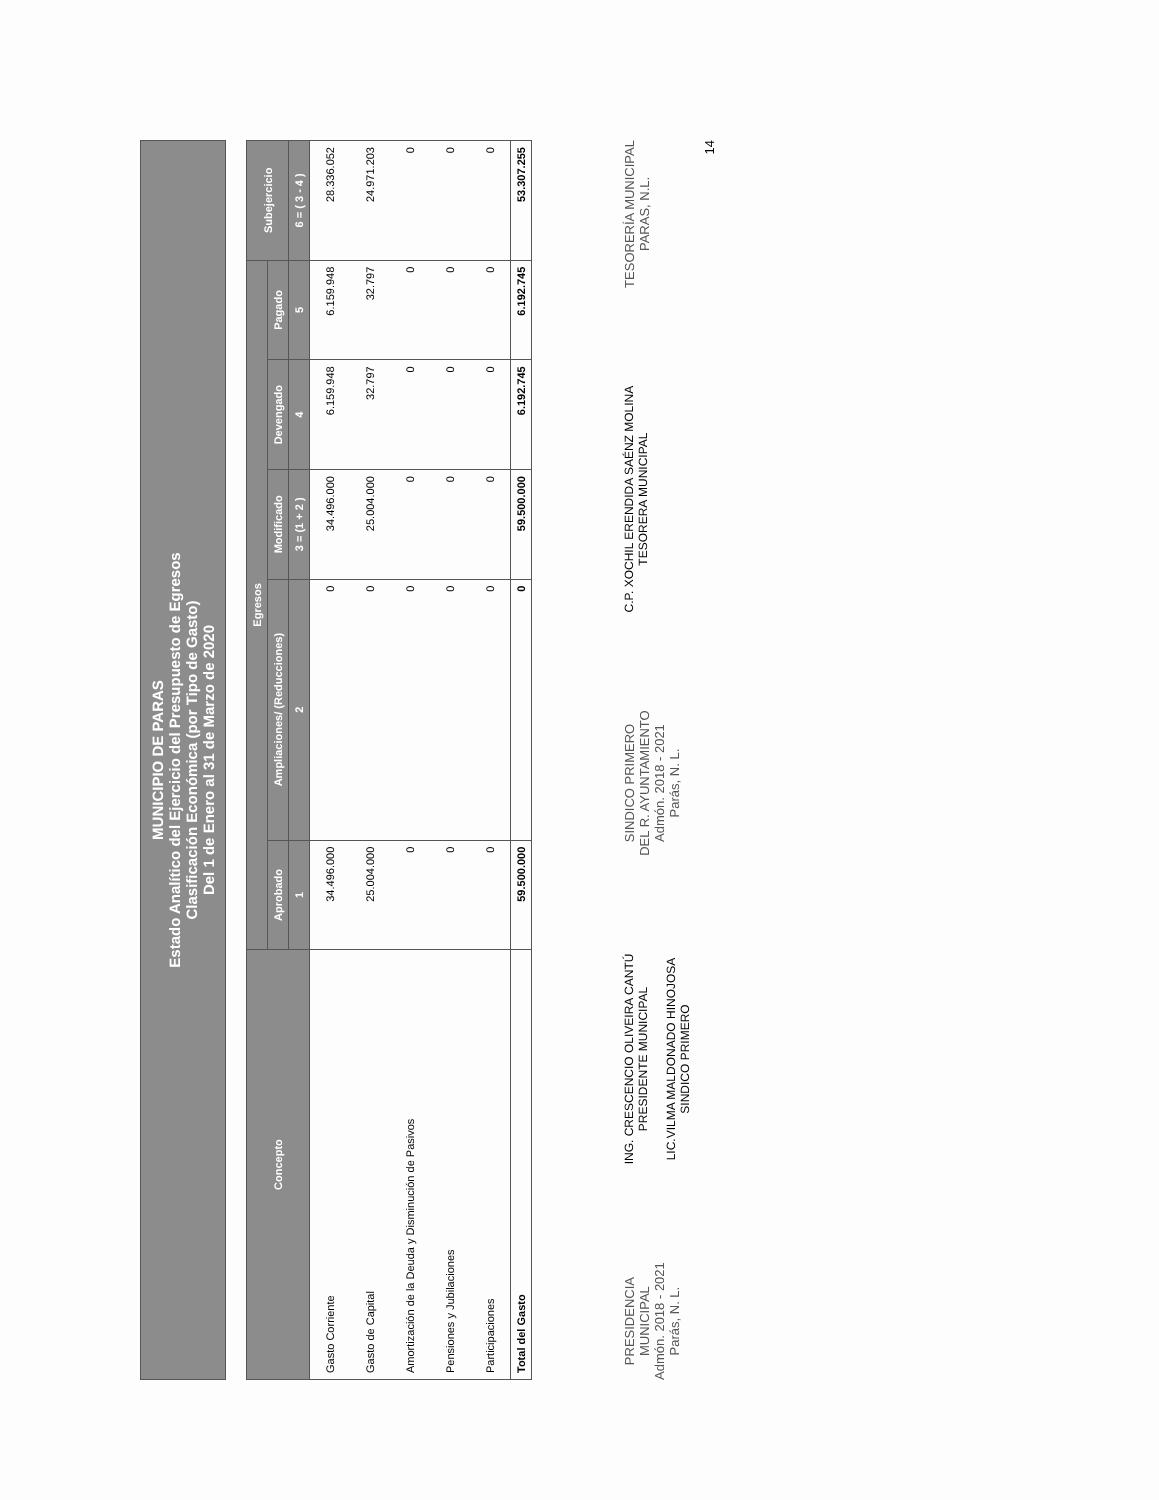MUNICIPIO DE PARAS
Estado Analítico del Ejercicio del Presupuesto de Egresos
Clasificación Económica (por Tipo de Gasto)
Del 1 de Enero al 31 de Marzo de 2020
| Concepto | Egresos | | | | | Subejercicio |
| --- | --- | --- | --- | --- | --- | --- |
| | Aprobado | Ampliaciones/ (Reducciones) | Modificado | Devengado | Pagado | |
| | 1 | 2 | 3 = (1 + 2 ) | 4 | 5 | 6 = ( 3 - 4 ) |
| Gasto Corriente | 34.496.000 | 0 | 34.496.000 | 6.159.948 | 6.159.948 | 28.336.052 |
| Gasto de Capital | 25.004.000 | 0 | 25.004.000 | 32.797 | 32.797 | 24.971.203 |
| Amortización de la Deuda y Disminución de Pasivos | 0 | 0 | 0 | 0 | 0 | 0 |
| Pensiones y Jubilaciones | 0 | 0 | 0 | 0 | 0 | 0 |
| Participaciones | 0 | 0 | 0 | 0 | 0 | 0 |
| Total del Gasto | 59.500.000 | 0 | 59.500.000 | 6.192.745 | 6.192.745 | 53.307.255 |
PRESIDENCIA
MUNICIPAL
Admón. 2018 - 2021
Parás, N. L.
ING. CRESCENCIO OLIVEIRA CANTÚ
PRESIDENTE MUNICIPAL
LIC.VILMA MALDONADO HINOJOSA
SINDICO PRIMERO
SINDICO PRIMERO
DEL R. AYUNTAMIENTO
Admón. 2018 - 2021
Parás, N. L.
C.P. XOCHIL ERENDIDA SAÉNZ MOLINA
TESORERA MUNICIPAL
TESORERÍA MUNICIPAL
PARAS, N.L.
14